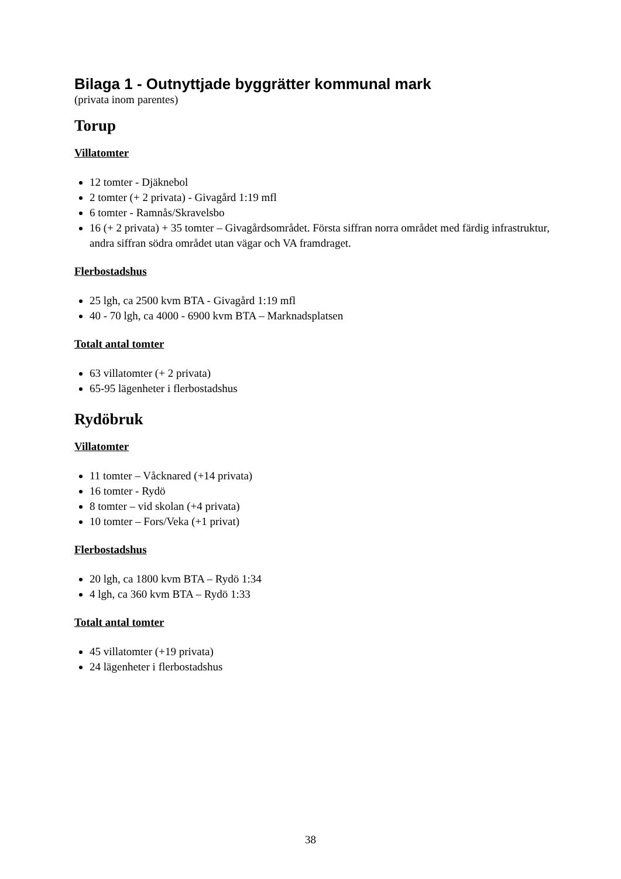Bilaga 1 - Outnyttjade byggrätter kommunal mark
(privata inom parentes)
Torup
Villatomter
12 tomter - Djäknebol
2 tomter (+ 2 privata) - Givagård 1:19 mfl
6 tomter - Ramnås/Skravelsbo
16 (+ 2 privata) + 35 tomter – Givagårdsområdet. Första siffran norra området med färdig infrastruktur, andra siffran södra området utan vägar och VA framdraget.
Flerbostadshus
25 lgh, ca 2500 kvm BTA - Givagård 1:19 mfl
40 - 70 lgh, ca 4000 - 6900 kvm BTA – Marknadsplatsen
Totalt antal tomter
63 villatomter (+ 2 privata)
65-95 lägenheter i flerbostadshus
Rydöbruk
Villatomter
11 tomter – Våcknared (+14 privata)
16 tomter - Rydö
8 tomter – vid skolan (+4 privata)
10 tomter – Fors/Veka (+1 privat)
Flerbostadshus
20 lgh, ca 1800 kvm BTA – Rydö 1:34
4 lgh, ca 360 kvm BTA – Rydö 1:33
Totalt antal tomter
45 villatomter (+19 privata)
24 lägenheter i flerbostadshus
38